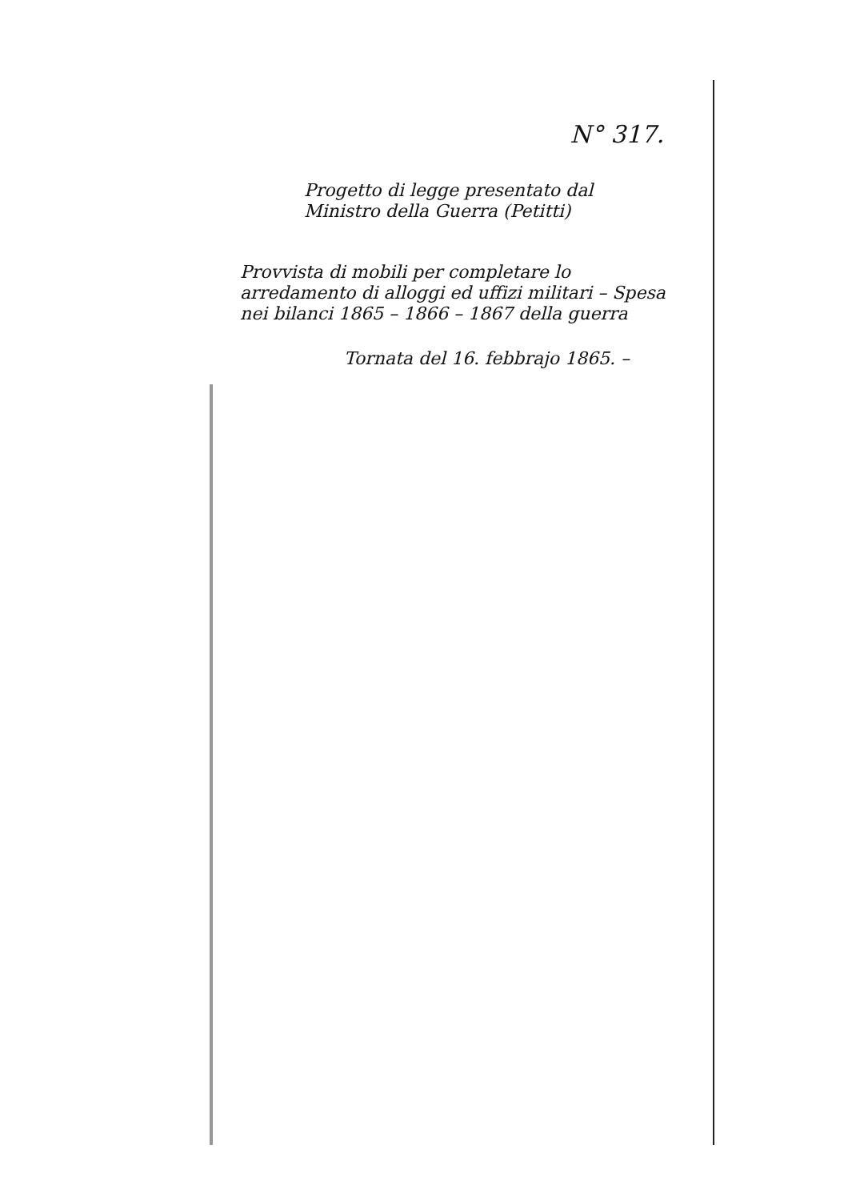N° 317.
Progetto di legge presentato dal
Ministro della Guerra (Petitti)
Provvista di mobili per completare lo arredamento di alloggi ed uffizi militari – Spesa nei bilanci 1865 – 1866 – 1867 della guerra
Tornata del 16. febbrajo 1865. –